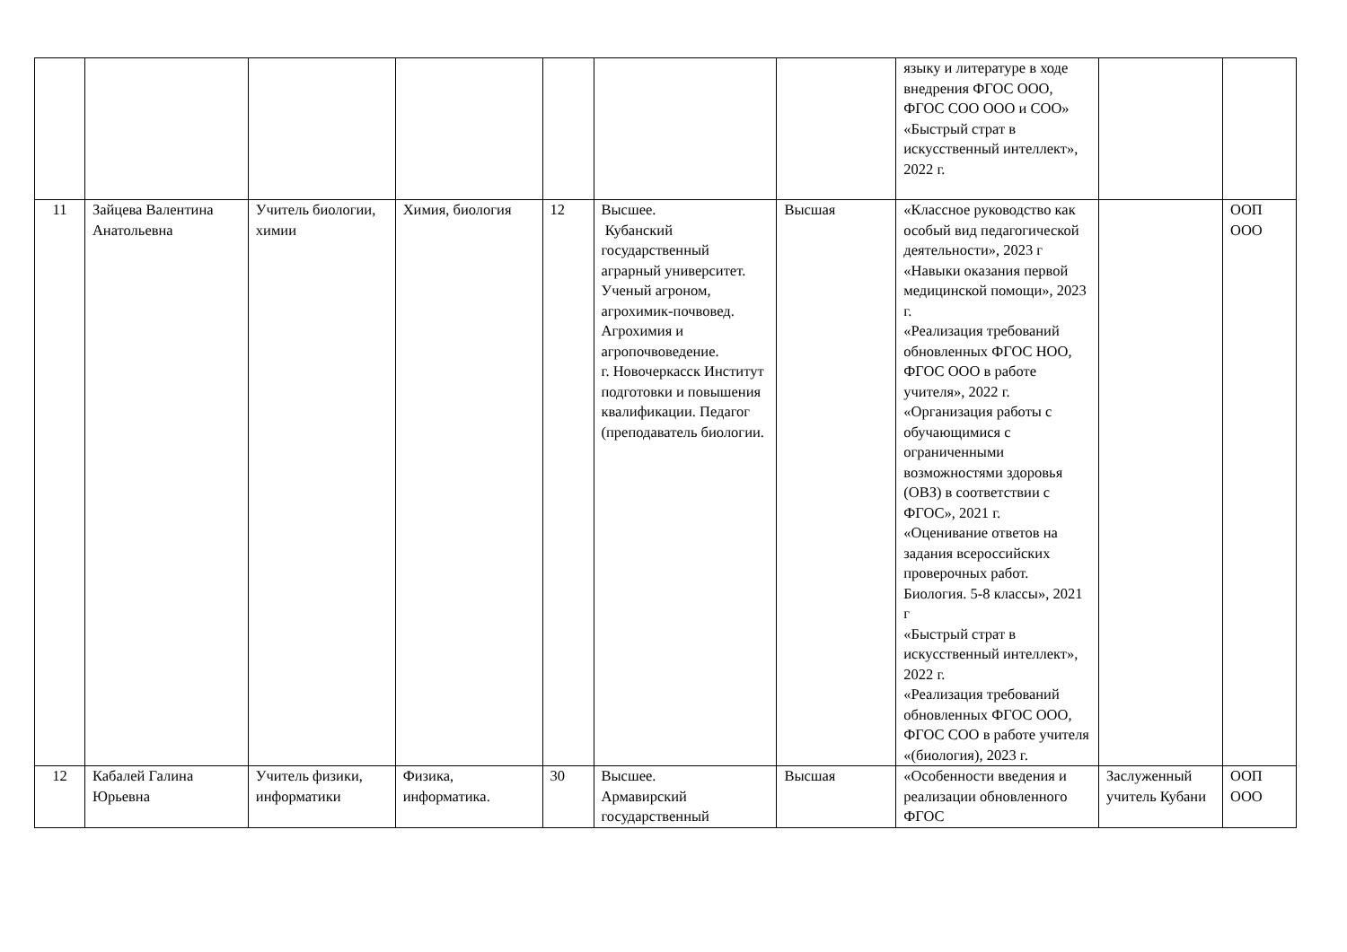| | | | | | | | языку и литературе в ходе внедрения ФГОС ООО, ФГОС СОО ООО и СОО» «Быстрый страт в искусственный интеллект», 2022 г. | | |
| 11 | Зайцева Валентина Анатольевна | Учитель биологии, химии | Химия, биология | 12 | Высшее. Кубанский государственный аграрный университет. Ученый агроном, агрохимик-почвовед. Агрохимия и агропочвоведение. г. Новочеркасск Институт подготовки и повышения квалификации. Педагог (преподаватель биологии. | Высшая | «Классное руководство как особый вид педагогической деятельности», 2023 г «Навыки оказания первой медицинской помощи», 2023 г. «Реализация требований обновленных ФГОС НОО, ФГОС ООО в работе учителя», 2022 г. «Организация работы с обучающимися с ограниченными возможностями здоровья (ОВЗ) в соответствии с ФГОС», 2021 г. «Оценивание ответов на задания всероссийских проверочных работ. Биология. 5-8 классы», 2021 г «Быстрый страт в искусственный интеллект», 2022 г. «Реализация требований обновленных ФГОС ООО, ФГОС СОО в работе учителя «(биология), 2023 г. | | ООП ООО |
| 12 | Кабалей Галина Юрьевна | Учитель физики, информатики | Физика, информатика. | 30 | Высшее. Армавирский государственный | Высшая | «Особенности введения и реализации обновленного ФГОС | Заслуженный учитель Кубани | ООП ООО |